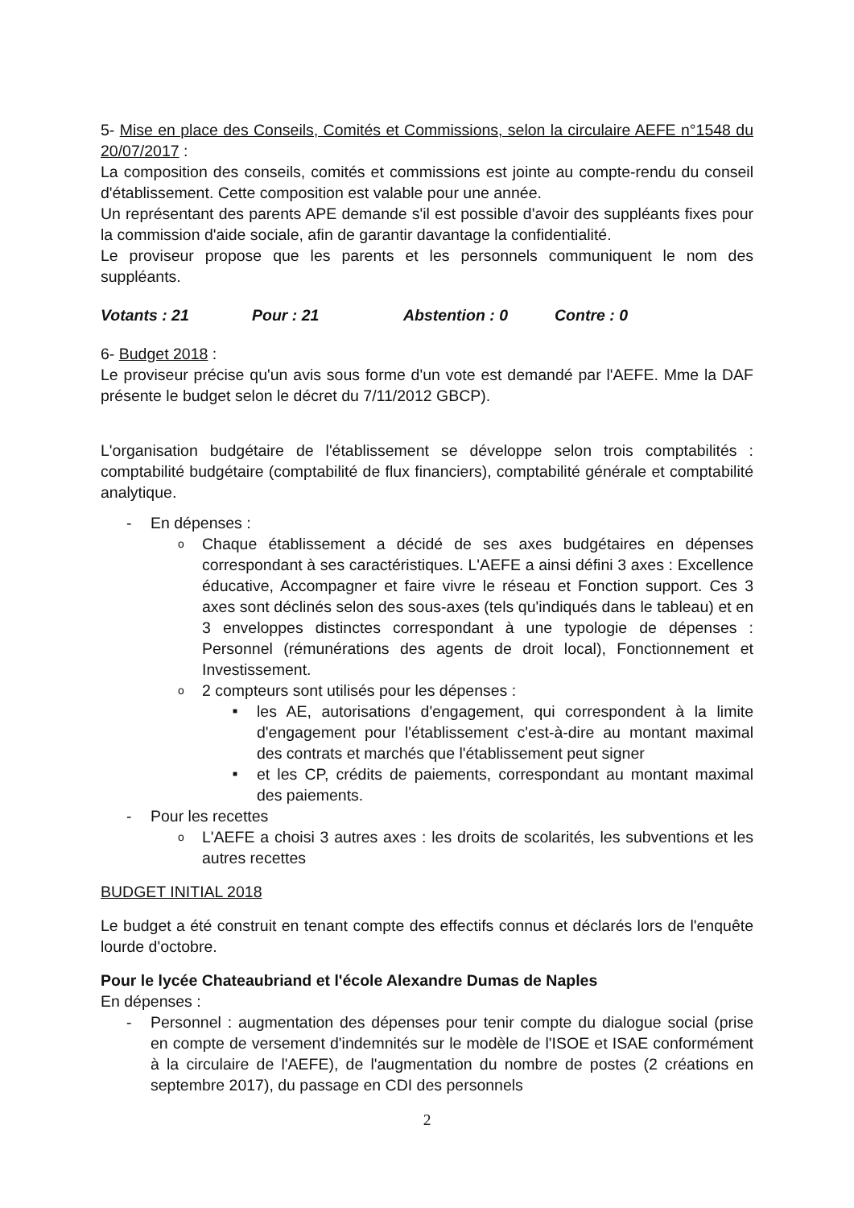5- Mise en place des Conseils, Comités et Commissions, selon la circulaire AEFE n°1548 du 20/07/2017 :
La composition des conseils, comités et commissions est jointe au compte-rendu du conseil d'établissement. Cette composition est valable pour une année.
Un représentant des parents APE demande s'il est possible d'avoir des suppléants fixes pour la commission d'aide sociale, afin de garantir davantage la confidentialité.
Le proviseur propose que les parents et les personnels communiquent le nom des suppléants.
Votants : 21 Pour : 21 Abstention : 0 Contre : 0
6- Budget 2018 :
Le proviseur précise qu'un avis sous forme d'un vote est demandé par l'AEFE. Mme la DAF présente le budget selon le décret du 7/11/2012 GBCP).
L'organisation budgétaire de l'établissement se développe selon trois comptabilités : comptabilité budgétaire (comptabilité de flux financiers), comptabilité générale et comptabilité analytique.
- En dépenses :
o
Chaque établissement a décidé de ses axes budgétaires en dépenses correspondant à ses caractéristiques. L'AEFE a ainsi défini 3 axes : Excellence éducative, Accompagner et faire vivre le réseau et Fonction support. Ces 3 axes sont déclinés selon des sous-axes (tels qu'indiqués dans le tableau) et en 3 enveloppes distinctes correspondant à une typologie de dépenses : Personnel (rémunérations des agents de droit local), Fonctionnement et Investissement.
o 2 compteurs sont utilisés pour les dépenses :
■
les AE, autorisations d'engagement, qui correspondent à la limite d'engagement pour l'établissement c'est-à-dire au montant maximal des contrats et marchés que l'établissement peut signer
■
et les CP, crédits de paiements, correspondant au montant maximal des paiements.
- Pour les recettes
o
L'AEFE a choisi 3 autres axes : les droits de scolarités, les subventions et les autres recettes
BUDGET INITIAL 2018
Le budget a été construit en tenant compte des effectifs connus et déclarés lors de l'enquête lourde d'octobre.
Pour le lycée Chateaubriand et l'école Alexandre Dumas de Naples
En dépenses :
-
Personnel : augmentation des dépenses pour tenir compte du dialogue social (prise en compte de versement d'indemnités sur le modèle de l'ISOE et ISAE conformément à la circulaire de l'AEFE), de l'augmentation du nombre de postes (2 créations en septembre 2017), du passage en CDI des personnels
2